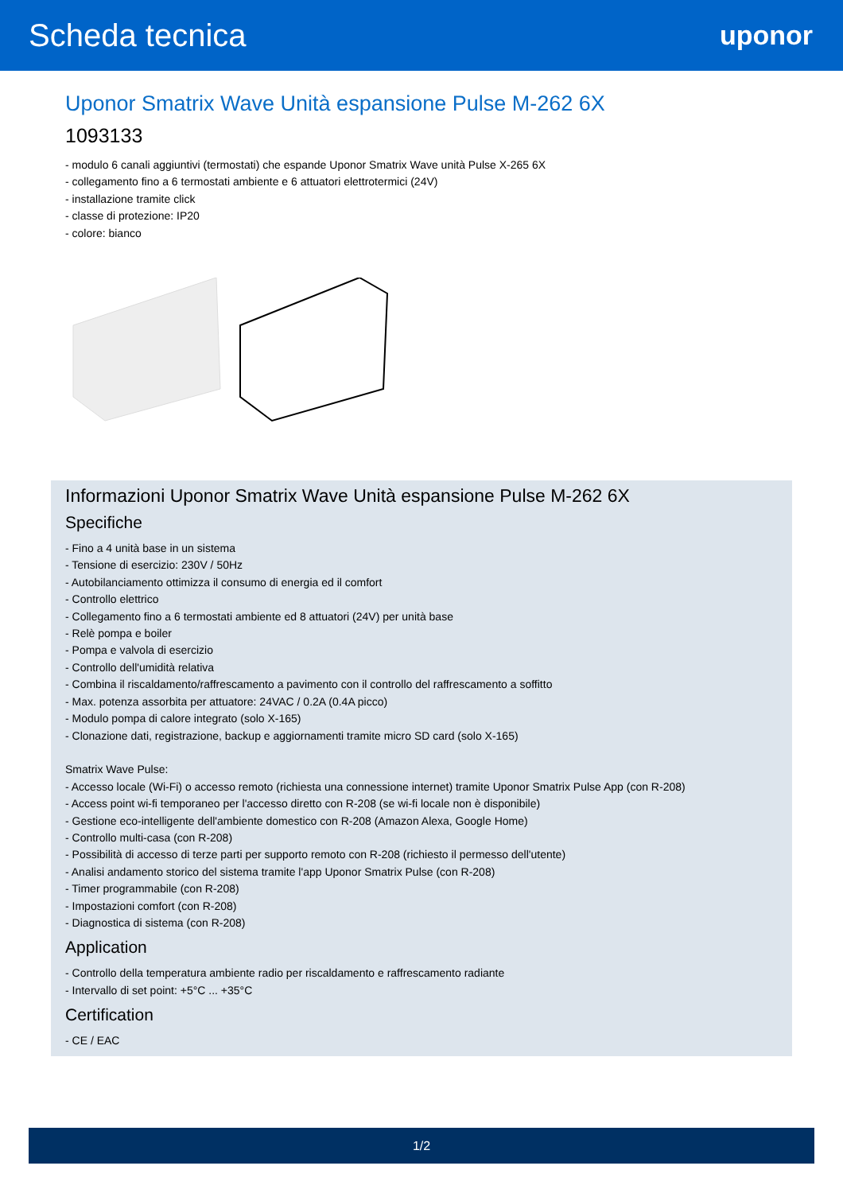Scheda tecnica
uponor
Uponor Smatrix Wave Unità espansione Pulse M-262 6X
1093133
- modulo 6 canali aggiuntivi (termostati) che espande Uponor Smatrix Wave unità Pulse X-265 6X
- collegamento fino a 6 termostati ambiente e 6 attuatori elettrotermici (24V)
- installazione tramite click
- classe di protezione: IP20
- colore: bianco
Informazioni Uponor Smatrix Wave Unità espansione Pulse M-262 6X
Specifiche
- Fino a 4 unità base in un sistema
- Tensione di esercizio: 230V / 50Hz
- Autobilanciamento ottimizza il consumo di energia ed il comfort
- Controllo elettrico
- Collegamento fino a 6 termostati ambiente ed 8 attuatori (24V) per unità base
- Relè pompa e boiler
- Pompa e valvola di esercizio
- Controllo dell'umidità relativa
- Combina il riscaldamento/raffrescamento a pavimento con il controllo del raffrescamento a soffitto
- Max. potenza assorbita per attuatore: 24VAC / 0.2A (0.4A picco)
- Modulo pompa di calore integrato (solo X-165)
- Clonazione dati, registrazione, backup e aggiornamenti tramite micro SD card (solo X-165)
Smatrix Wave Pulse:
- Accesso locale (Wi-Fi) o accesso remoto (richiesta una connessione internet) tramite Uponor Smatrix Pulse App (con R-208)
- Access point wi-fi temporaneo per l'accesso diretto con R-208 (se wi-fi locale non è disponibile)
- Gestione eco-intelligente dell'ambiente domestico con R-208 (Amazon Alexa, Google Home)
- Controllo multi-casa (con R-208)
- Possibilità di accesso di terze parti per supporto remoto con R-208 (richiesto il permesso dell'utente)
- Analisi andamento storico del sistema tramite l'app Uponor Smatrix Pulse (con R-208)
- Timer programmabile (con R-208)
- Impostazioni comfort (con R-208)
- Diagnostica di sistema (con R-208)
Application
- Controllo della temperatura ambiente radio per riscaldamento e raffrescamento radiante
- Intervallo di set point: +5°C ... +35°C
Certification
- CE / EAC
1/2